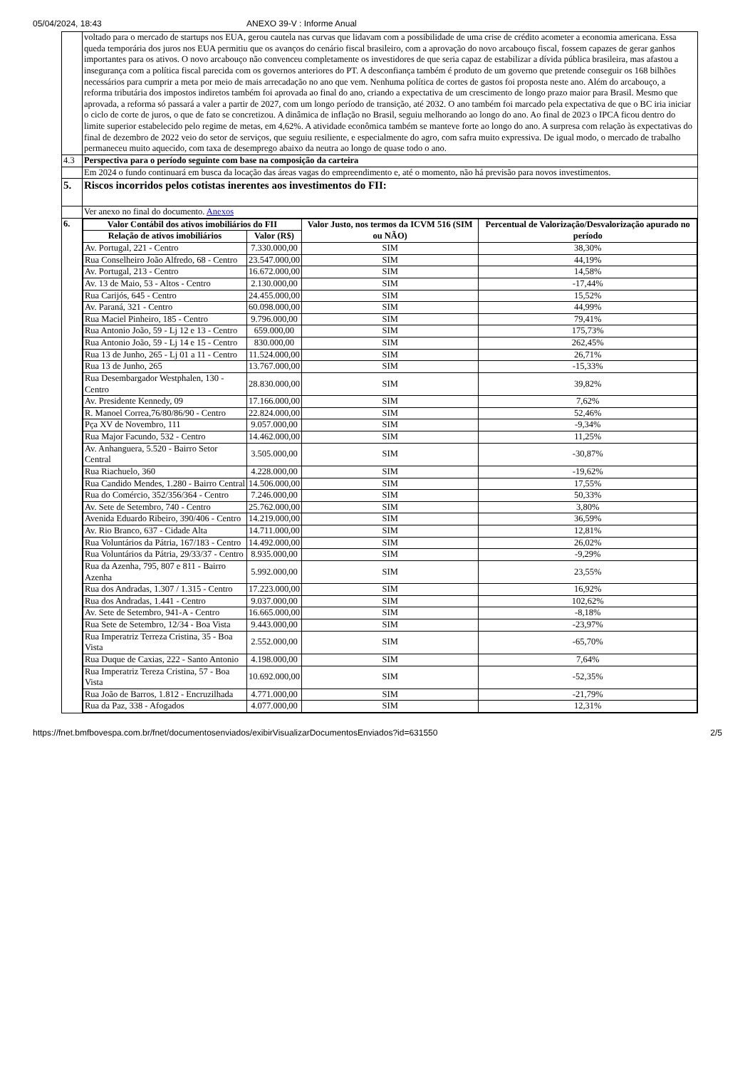05/04/2024, 18:43 ANEXO 39-V : Informe Anual
| | voltado para o mercado de startups nos EUA, gerou cautela nas curvas que lidavam com a possibilidade de uma crise de crédito acometer a economia americana. Essa queda temporária dos juros nos EUA permitiu que os avanços do cenário fiscal brasileiro, com a aprovação do novo arcabouço fiscal, fossem capazes de gerar ganhos importantes para os ativos. O novo arcabouço não convenceu completamente os investidores de que seria capaz de estabilizar a dívida pública brasileira, mas afastou a insegurança com a política fiscal parecida com os governos anteriores do PT. A desconfiança também é produto de um governo que pretende conseguir os 168 bilhões necessários para cumprir a meta por meio de mais arrecadação no ano que vem. Nenhuma política de cortes de gastos foi proposta neste ano. Além do arcabouço, a reforma tributária dos impostos indiretos também foi aprovada ao final do ano, criando a expectativa de um crescimento de longo prazo maior para Brasil. Mesmo que aprovada, a reforma só passará a valer a partir de 2027, com um longo período de transição, até 2032. O ano também foi marcado pela expectativa de que o BC iria iniciar o ciclo de corte de juros, o que de fato se concretizou. A dinâmica de inflação no Brasil, seguiu melhorando ao longo do ano. Ao final de 2023 o IPCA ficou dentro do limite superior estabelecido pelo regime de metas, em 4,62%. A atividade econômica também se manteve forte ao longo do ano. A surpresa com relação às expectativas do final de dezembro de 2022 veio do setor de serviços, que seguiu resiliente, e especialmente do agro, com safra muito expressiva. De igual modo, o mercado de trabalho permaneceu muito aquecido, com taxa de desemprego abaixo da neutra ao longo de quase todo o ano. |
| 4.3 | Perspectiva para o período seguinte com base na composição da carteira |
| | Em 2024 o fundo continuará em busca da locação das áreas vagas do empreendimento e, até o momento, não há previsão para novos investimentos. |
| 5. | Riscos incorridos pelos cotistas inerentes aos investimentos do FII: |
| | Ver anexo no final do documento. Anexos |
| 6. | / Valor Contábil dos ativos imobiliários do FII / / Valor Justo, nos termos da ICVM 516 (SIM ou NÃO) / Percentual de Valorização/Desvalorização apurado no período / / --- / --- / --- / --- / / Relação de ativos imobiliários / Valor (R$) / / / / Av. Portugal, 221 - Centro / 7.330.000,00 / SIM / 38,30% / / Rua Conselheiro João Alfredo, 68 - Centro / 23.547.000,00 / SIM / 44,19% / / Av. Portugal, 213 - Centro / 16.672.000,00 / SIM / 14,58% / / Av. 13 de Maio, 53 - Altos - Centro / 2.130.000,00 / SIM / -17,44% / / Rua Carijós, 645 - Centro / 24.455.000,00 / SIM / 15,52% / / Av. Paraná, 321 - Centro / 60.098.000,00 / SIM / 44,99% / / Rua Maciel Pinheiro, 185 - Centro / 9.796.000,00 / SIM / 79,41% / / Rua Antonio João, 59 - Lj 12 e 13 - Centro / 659.000,00 / SIM / 175,73% / / Rua Antonio João, 59 - Lj 14 e 15 - Centro / 830.000,00 / SIM / 262,45% / / Rua 13 de Junho, 265 - Lj 01 a 11 - Centro / 11.524.000,00 / SIM / 26,71% / / Rua 13 de Junho, 265 / 13.767.000,00 / SIM / -15,33% / / Rua Desembargador Westphalen, 130 - Centro / 28.830.000,00 / SIM / 39,82% / / Av. Presidente Kennedy, 09 / 17.166.000,00 / SIM / 7,62% / / R. Manoel Correa,76/80/86/90 - Centro / 22.824.000,00 / SIM / 52,46% / / Pça XV de Novembro, 111 / 9.057.000,00 / SIM / -9,34% / / Rua Major Facundo, 532 - Centro / 14.462.000,00 / SIM / 11,25% / / Av. Anhanguera, 5.520 - Bairro Setor Central / 3.505.000,00 / SIM / -30,87% / / Rua Riachuelo, 360 / 4.228.000,00 / SIM / -19,62% / / Rua Candido Mendes, 1.280 - Bairro Central / 14.506.000,00 / SIM / 17,55% / / Rua do Comércio, 352/356/364 - Centro / 7.246.000,00 / SIM / 50,33% / / Av. Sete de Setembro, 740 - Centro / 25.762.000,00 / SIM / 3,80% / / Avenida Eduardo Ribeiro, 390/406 - Centro / 14.219.000,00 / SIM / 36,59% / / Av. Rio Branco, 637 - Cidade Alta / 14.711.000,00 / SIM / 12,81% / / Rua Voluntários da Pátria, 167/183 - Centro / 14.492.000,00 / SIM / 26,02% / / Rua Voluntários da Pátria, 29/33/37 - Centro / 8.935.000,00 / SIM / -9,29% / / Rua da Azenha, 795, 807 e 811 - Bairro Azenha / 5.992.000,00 / SIM / 23,55% / / Rua dos Andradas, 1.307 / 1.315 - Centro / 17.223.000,00 / SIM / 16,92% / / Rua dos Andradas, 1.441 - Centro / 9.037.000,00 / SIM / 102,62% / / Av. Sete de Setembro, 941-A - Centro / 16.665.000,00 / SIM / -8,18% / / Rua Sete de Setembro, 12/34 - Boa Vista / 9.443.000,00 / SIM / -23,97% / / Rua Imperatriz Terreza Cristina, 35 - Boa Vista / 2.552.000,00 / SIM / -65,70% / / Rua Duque de Caxias, 222 - Santo Antonio / 4.198.000,00 / SIM / 7,64% / / Rua Imperatriz Tereza Cristina, 57 - Boa Vista / 10.692.000,00 / SIM / -52,35% / / Rua João de Barros, 1.812 - Encruzilhada / 4.771.000,00 / SIM / -21,79% / / Rua da Paz, 338 - Afogados / 4.077.000,00 / SIM / 12,31% / |
https://fnet.bmfbovespa.com.br/fnet/documentosenviados/exibirVisualizarDocumentosEnviados?id=631550 2/5